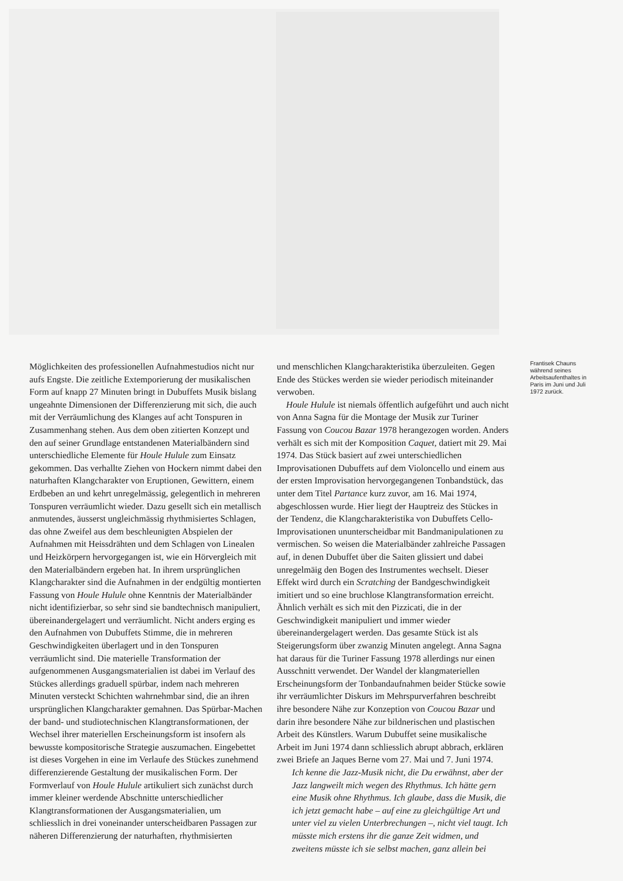Möglichkeiten des professionellen Aufnahmestudios nicht nur aufs Engste. Die zeitliche Extemporierung der musikalischen Form auf knapp 27 Minuten bringt in Dubuffets Musik bislang ungeahnte Dimensionen der Differenzierung mit sich, die auch mit der Verräumlichung des Klanges auf acht Tonspuren in Zusammenhang stehen. Aus dem oben zitierten Konzept und den auf seiner Grundlage entstandenen Materialbändern sind unterschiedliche Elemente für Houle Hulule zum Einsatz gekommen. Das verhallte Ziehen von Hockern nimmt dabei den naturhaften Klangcharakter von Eruptionen, Gewittern, einem Erdbeben an und kehrt unregelmässig, gelegentlich in mehreren Tonspuren verräumlicht wieder. Dazu gesellt sich ein metallisch anmutendes, äusserst ungleichmässig rhythmisiertes Schlagen, das ohne Zweifel aus dem beschleunigten Abspielen der Aufnahmen mit Heissdrähten und dem Schlagen von Linealen und Heizkörpern hervorgegangen ist, wie ein Hörvergleich mit den Materialbändern ergeben hat. In ihrem ursprünglichen Klangcharakter sind die Aufnahmen in der endgültig montierten Fassung von Houle Hulule ohne Kenntnis der Materialbänder nicht identifizierbar, so sehr sind sie bandtechnisch manipuliert, übereinandergelagert und verräumlicht. Nicht anders erging es den Aufnahmen von Dubuffets Stimme, die in mehreren Geschwindigkeiten überlagert und in den Tonspuren verräumlicht sind. Die materielle Transformation der aufgenommenen Ausgangsmaterialien ist dabei im Verlauf des Stückes allerdings graduell spürbar, indem nach mehreren Minuten versteckt Schichten wahrnehmbar sind, die an ihren ursprünglichen Klangcharakter gemahnen. Das Spürbar-Machen der band- und studiotechnischen Klangtransformationen, der Wechsel ihrer materiellen Erscheinungsform ist insofern als bewusste kompositorische Strategie auszumachen. Eingebettet ist dieses Vorgehen in eine im Verlaufe des Stückes zunehmend differenzierende Gestaltung der musikalischen Form. Der Formverlauf von Houle Hulule artikuliert sich zunächst durch immer kleiner werdende Abschnitte unterschiedlicher Klangtransformationen der Ausgangsmaterialien, um schliesslich in drei voneinander unterscheidbaren Passagen zur näheren Differenzierung der naturhaften, rhythmisierten
und menschlichen Klangcharakteristika überzuleiten. Gegen Ende des Stückes werden sie wieder periodisch miteinander verwoben.
Houle Hulule ist niemals öffentlich aufgeführt und auch nicht von Anna Sagna für die Montage der Musik zur Turiner Fassung von Coucou Bazar 1978 herangezogen worden. Anders verhält es sich mit der Komposition Caquet, datiert mit 29. Mai 1974. Das Stück basiert auf zwei unterschiedlichen Improvisationen Dubuffets auf dem Violoncello und einem aus der ersten Improvisation hervorgegangenen Tonbandstück, das unter dem Titel Partance kurz zuvor, am 16. Mai 1974, abgeschlossen wurde. Hier liegt der Hauptreiz des Stückes in der Tendenz, die Klangcharakteristika von Dubuffets Cello-Improvisationen ununterscheidbar mit Bandmanipulationen zu vermischen. So weisen die Materialbänder zahlreiche Passagen auf, in denen Dubuffet über die Saiten glissiert und dabei unregelmäig den Bogen des Instrumentes wechselt. Dieser Effekt wird durch ein Scratching der Bandgeschwindigkeit imitiert und so eine bruchlose Klangtransformation erreicht. Ähnlich verhält es sich mit den Pizzicati, die in der Geschwindigkeit manipuliert und immer wieder übereinandergelagert werden. Das gesamte Stück ist als Steigerungsform über zwanzig Minuten angelegt. Anna Sagna hat daraus für die Turiner Fassung 1978 allerdings nur einen Ausschnitt verwendet. Der Wandel der klangmateriellen Erscheinungsform der Tonbandaufnahmen beider Stücke sowie ihr verräumlichter Diskurs im Mehrspurverfahren beschreibt ihre besondere Nähe zur Konzeption von Coucou Bazar und darin ihre besondere Nähe zur bildnerischen und plastischen Arbeit des Künstlers. Warum Dubuffet seine musikalische Arbeit im Juni 1974 dann schliesslich abrupt abbrach, erklären zwei Briefe an Jaques Berne vom 27. Mai und 7. Juni 1974.
Ich kenne die Jazz-Musik nicht, die Du erwähnst, aber der Jazz langweilt mich wegen des Rhythmus. Ich hätte gern eine Musik ohne Rhythmus. Ich glaube, dass die Musik, die ich jetzt gemacht habe – auf eine zu gleichgültige Art und unter viel zu vielen Unterbrechungen –, nicht viel taugt. Ich müsste mich erstens ihr die ganze Zeit widmen, und zweitens müsste ich sie selbst machen, ganz allein bei
Frantisek Chauns während seines Arbeitsaufenthaltes in Paris im Juni und Juli 1972 zurück.